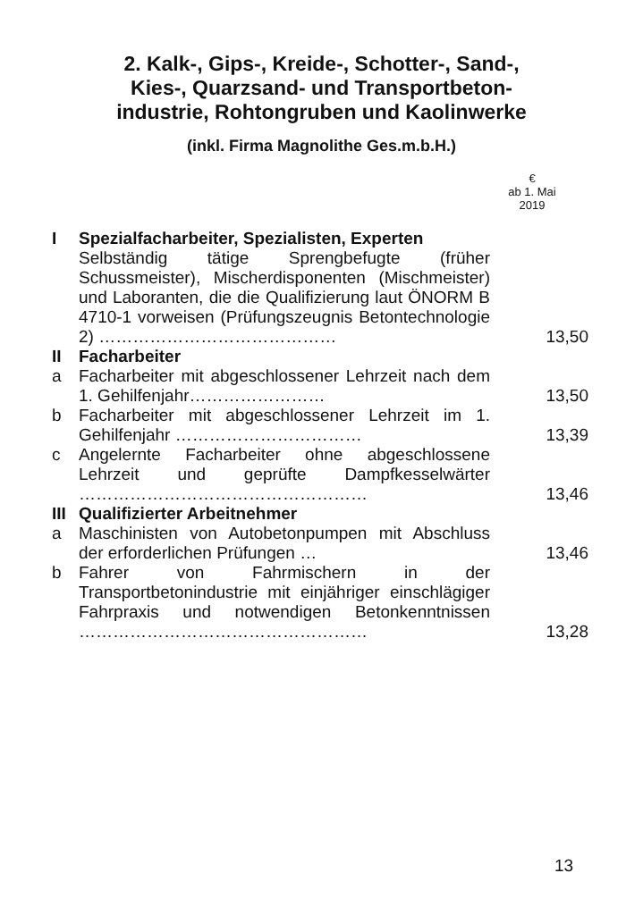2. Kalk-, Gips-, Kreide-, Schotter-, Sand-,
Kies-, Quarzsand- und Transportbeton-
industrie, Rohtongruben und Kaolinwerke
(inkl. Firma Magnolithe Ges.m.b.H.)
€
ab 1. Mai
2019
| I | Spezialfacharbeiter, Spezialisten, Experten | |
| | Selbständig tätige Sprengbefugte (früher Schussmeister), Mischerdisponenten (Mischmeister) und Laboranten, die die Qualifizierung laut ÖNORM B 4710-1 vorweisen (Prüfungszeugnis Betontechnologie 2) …………………………………… | 13,50 |
| II | Facharbeiter | |
| a | Facharbeiter mit abgeschlossener Lehrzeit nach dem 1. Gehilfenjahr…………………… | 13,50 |
| b | Facharbeiter mit abgeschlossener Lehrzeit im 1. Gehilfenjahr …………………………… | 13,39 |
| c | Angelernte Facharbeiter ohne abgeschlossene Lehrzeit und geprüfte Dampfkesselwärter …………………………………………… | 13,46 |
| III | Qualifizierter Arbeitnehmer | |
| a | Maschinisten von Autobetonpumpen mit Abschluss der erforderlichen Prüfungen … | 13,46 |
| b | Fahrer von Fahrmischern in der Transportbetonindustrie mit einjähriger einschlägiger Fahrpraxis und notwendigen Betonkenntnissen …………………………………………… | 13,28 |
13